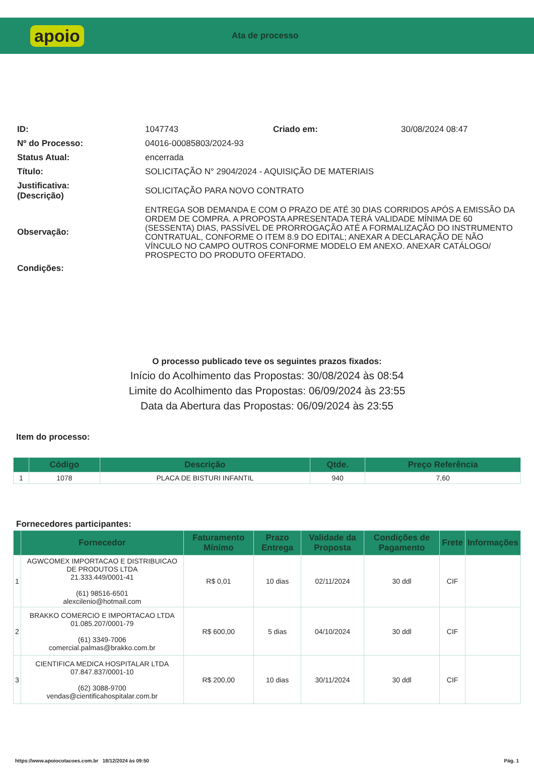apoio
Ata de processo
| ID: | 1047743 | Criado em: | 30/08/2024 08:47 |
| Nº do Processo: | 04016-00085803/2024-93 | | |
| Status Atual: | encerrada | | |
| Título: | SOLICITAÇÃO N° 2904/2024 - AQUISIÇÃO DE MATERIAIS | | |
| Justificativa: (Descrição) | SOLICITAÇÃO PARA NOVO CONTRATO | | |
| Observação: | ENTREGA SOB DEMANDA E COM O PRAZO DE ATÉ 30 DIAS CORRIDOS APÓS A EMISSÃO DA ORDEM DE COMPRA. A PROPOSTA APRESENTADA TERÁ VALIDADE MÍNIMA DE 60 (SESSENTA) DIAS, PASSÍVEL DE PRORROGAÇÃO ATÉ A FORMALIZAÇÃO DO INSTRUMENTO CONTRATUAL, CONFORME O ITEM 8.9 DO EDITAL; ANEXAR A DECLARAÇÃO DE NÃO VÍNCULO NO CAMPO OUTROS CONFORME MODELO EM ANEXO. ANEXAR CATÁLOGO/ PROSPECTO DO PRODUTO OFERTADO. | | |
| Condições: | | | |
O processo publicado teve os seguintes prazos fixados:
Início do Acolhimento das Propostas: 30/08/2024 às 08:54
Limite do Acolhimento das Propostas: 06/09/2024 às 23:55
Data da Abertura das Propostas: 06/09/2024 às 23:55
Item do processo:
| | Código | Descrição | Qtde. | Preço Referência |
| --- | --- | --- | --- | --- |
| 1 | 1078 | PLACA DE BISTURI INFANTIL | 940 | 7,60 |
Fornecedores participantes:
| | Fornecedor | Faturamento Mínimo | Prazo Entrega | Validade da Proposta | Condições de Pagamento | Frete | Informações |
| --- | --- | --- | --- | --- | --- | --- | --- |
| 1 | AGWCOMEX IMPORTACAO E DISTRIBUICAO DE PRODUTOS LTDA 21.333.449/0001-41 (61) 98516-6501 alexcilenio@hotmail.com | R$ 0,01 | 10 dias | 02/11/2024 | 30 ddl | CIF | |
| 2 | BRAKKO COMERCIO E IMPORTACAO LTDA 01.085.207/0001-79 (61) 3349-7006 comercial.palmas@brakko.com.br | R$ 600,00 | 5 dias | 04/10/2024 | 30 ddl | CIF | |
| 3 | CIENTIFICA MEDICA HOSPITALAR LTDA 07.847.837/0001-10 (62) 3088-9700 vendas@cientificahospitalar.com.br | R$ 200,00 | 10 dias | 30/11/2024 | 30 ddl | CIF | |
https://www.apoiocotacoes.com.br 18/12/2024 às 09:50 Pág. 1